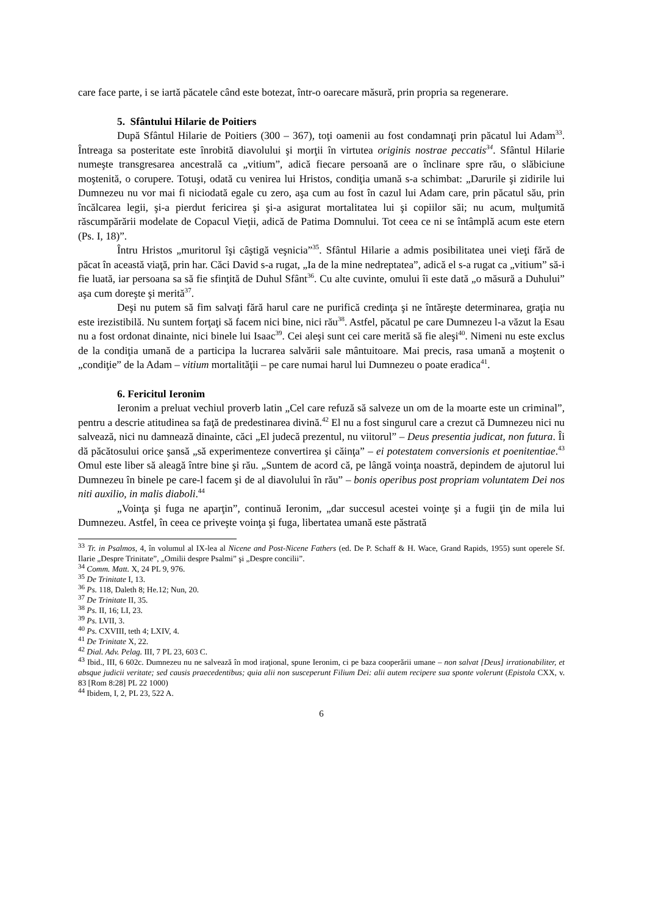care face parte, i se iartă păcatele când este botezat, într-o oarecare măsură, prin propria sa regenerare.
5. Sfântului Hilarie de Poitiers
După Sfântul Hilarie de Poitiers (300 – 367), toţi oamenii au fost condamnaţi prin păcatul lui Adam<sup>33</sup>. Întreaga sa posteritate este înrobită diavolului şi morţii în virtutea originis nostrae peccatis<sup>34</sup>. Sfântul Hilarie numeşte transgresarea ancestrală ca „vitium”, adică fiecare persoană are o înclinare spre rău, o slăbiciune moştenită, o corupere. Totuşi, odată cu venirea lui Hristos, condiţia umană s-a schimbat: „Darurile şi zidirile lui Dumnezeu nu vor mai fi niciodată egale cu zero, aşa cum au fost în cazul lui Adam care, prin păcatul său, prin încălcarea legii, şi-a pierdut fericirea şi şi-a asigurat mortalitatea lui şi copiilor săi; nu acum, mulţumită răscumpărării modelate de Copacul Vieţii, adică de Patima Domnului. Tot ceea ce ni se întâmplă acum este etern (Ps. I, 18)”.
Întru Hristos „muritorul îşi câştigă veşnicia”<sup>35</sup>. Sfântul Hilarie a admis posibilitatea unei vieţi fără de păcat în această viaţă, prin har. Căci David s-a rugat, „Ia de la mine nedreptatea”, adică el s-a rugat ca „vitium” să-i fie luată, iar persoana sa să fie sfinţită de Duhul Sfânt<sup>36</sup>. Cu alte cuvinte, omului îi este dată „o măsură a Duhului” aşa cum doreşte şi merită<sup>37</sup>.
Deşi nu putem să fim salvaţi fără harul care ne purifică credinţa şi ne întăreşte determinarea, graţia nu este irezistibilă. Nu suntem forţaţi să facem nici bine, nici rău<sup>38</sup>. Astfel, păcatul pe care Dumnezeu l-a văzut la Esau nu a fost ordonat dinainte, nici binele lui Isaac<sup>39</sup>. Cei aleşi sunt cei care merită să fie aleşi<sup>40</sup>. Nimeni nu este exclus de la condiţia umană de a participa la lucrarea salvării sale mântuitoare. Mai precis, rasa umană a moştenit o „condiţie” de la Adam – vitium mortalităţii – pe care numai harul lui Dumnezeu o poate eradica<sup>41</sup>.
6. Fericitul Ieronim
Ieronim a preluat vechiul proverb latin „Cel care refuză să salveze un om de la moarte este un criminal”, pentru a descrie atitudinea sa faţă de predestinarea divină.<sup>42</sup> El nu a fost singurul care a crezut că Dumnezeu nici nu salvează, nici nu damnează dinainte, căci „El judecă prezentul, nu viitorul” – Deus presentia judicat, non futura. Îi dă păcătosului orice şansă „să experimenteze convertirea şi căinţa” – ei potestatem conversionis et poenitentiae.<sup>43</sup> Omul este liber să aleagă între bine şi rău. „Suntem de acord că, pe lângă voinţa noastră, depindem de ajutorul lui Dumnezeu în binele pe care-l facem şi de al diavolului în rău” – bonis operibus post propriam voluntatem Dei nos niti auxilio, in malis diaboli.<sup>44</sup>
„Voinţa şi fuga ne aparţin”, continuă Ieronim, „dar succesul acestei voinţe şi a fugii ţin de mila lui Dumnezeu. Astfel, în ceea ce priveşte voinţa şi fuga, libertatea umană este păstrată
<sup>33</sup> Tr. in Psalmos, 4, în volumul al IX-lea al Nicene and Post-Nicene Fathers (ed. De P. Schaff & H. Wace, Grand Rapids, 1955) sunt operele Sf. Ilarie „Despre Trinitate”, „Omilii despre Psalmi” şi „Despre concilii”.
<sup>34</sup> Comm. Matt. X, 24 PL 9, 976.
<sup>35</sup> De Trinitate I, 13.
<sup>36</sup> Ps. 118, Daleth 8; He.12; Nun, 20.
<sup>37</sup> De Trinitate II, 35.
<sup>38</sup> Ps. II, 16; LI, 23.
<sup>39</sup> Ps. LVII, 3.
<sup>40</sup> Ps. CXVIII, teth 4; LXIV, 4.
<sup>41</sup> De Trinitate X, 22.
<sup>42</sup> Dial. Adv. Pelag. III, 7 PL 23, 603 C.
<sup>43</sup> Ibid., III, 6 602c. Dumnezeu nu ne salvează în mod iraţional, spune Ieronim, ci pe baza cooperării umane – non salvat [Deus] irrationabiliter, et absque judicii veritate; sed causis praecedentibus; quia alii non susceperunt Filium Dei: alii autem recipere sua sponte volerunt (Epistola CXX, v. 83 [Rom 8:28] PL 22 1000)
<sup>44</sup> Ibidem, I, 2, PL 23, 522 A.
6